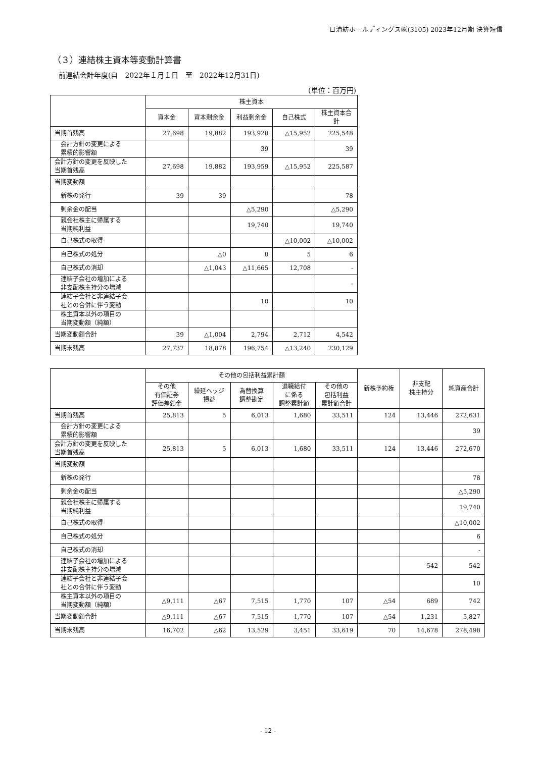日清紡ホールディングス㈱(3105) 2023年12月期 決算短信
（３）連結株主資本等変動計算書
前連結会計年度(自　2022年１月１日　至　2022年12月31日)
(単位：百万円)
| | 株主資本 | | | | |
| --- | --- | --- | --- | --- | --- |
| | 資本金 | 資本剰余金 | 利益剰余金 | 自己株式 | 株主資本合計 |
| 当期首残高 | 27,698 | 19,882 | 193,920 | △15,952 | 225,548 |
| 会計方針の変更による 累積的影響額 | | | 39 | | 39 |
| 会計方針の変更を反映した 当期首残高 | 27,698 | 19,882 | 193,959 | △15,952 | 225,587 |
| 当期変動額 | | | | | |
| 新株の発行 | 39 | 39 | | | 78 |
| 剰余金の配当 | | | △5,290 | | △5,290 |
| 親会社株主に帰属する 当期純利益 | | | 19,740 | | 19,740 |
| 自己株式の取得 | | | | △10,002 | △10,002 |
| 自己株式の処分 | | △0 | 0 | 5 | 6 |
| 自己株式の消却 | | △1,043 | △11,665 | 12,708 | - |
| 連結子会社の増加による 非支配株主持分の増減 | | | | | - |
| 連結子会社と非連結子会 社との合併に伴う変動 | | | 10 | | 10 |
| 株主資本以外の項目の 当期変動額（純額） | | | | | |
| 当期変動額合計 | 39 | △1,004 | 2,794 | 2,712 | 4,542 |
| 当期末残高 | 27,737 | 18,878 | 196,754 | △13,240 | 230,129 |
| | その他の包括利益累計額 | | | | | 新株予約権 | 非支配 株主持分 | 純資産合計 |
| --- | --- | --- | --- | --- | --- | --- | --- | --- |
| | その他 有価証券 評価差額金 | 繰延ヘッジ 損益 | 為替換算 調整勘定 | 退職給付 に係る 調整累計額 | その他の 包括利益 累計額合計 | | | |
| 当期首残高 | 25,813 | 5 | 6,013 | 1,680 | 33,511 | 124 | 13,446 | 272,631 |
| 会計方針の変更による 累積的影響額 | | | | | | | | 39 |
| 会計方針の変更を反映した 当期首残高 | 25,813 | 5 | 6,013 | 1,680 | 33,511 | 124 | 13,446 | 272,670 |
| 当期変動額 | | | | | | | | |
| 新株の発行 | | | | | | | | 78 |
| 剰余金の配当 | | | | | | | | △5,290 |
| 親会社株主に帰属する 当期純利益 | | | | | | | | 19,740 |
| 自己株式の取得 | | | | | | | | △10,002 |
| 自己株式の処分 | | | | | | | | 6 |
| 自己株式の消却 | | | | | | | | - |
| 連結子会社の増加による 非支配株主持分の増減 | | | | | | | 542 | 542 |
| 連結子会社と非連結子会 社との合併に伴う変動 | | | | | | | | 10 |
| 株主資本以外の項目の 当期変動額（純額） | △9,111 | △67 | 7,515 | 1,770 | 107 | △54 | 689 | 742 |
| 当期変動額合計 | △9,111 | △67 | 7,515 | 1,770 | 107 | △54 | 1,231 | 5,827 |
| 当期末残高 | 16,702 | △62 | 13,529 | 3,451 | 33,619 | 70 | 14,678 | 278,498 |
- 12 -